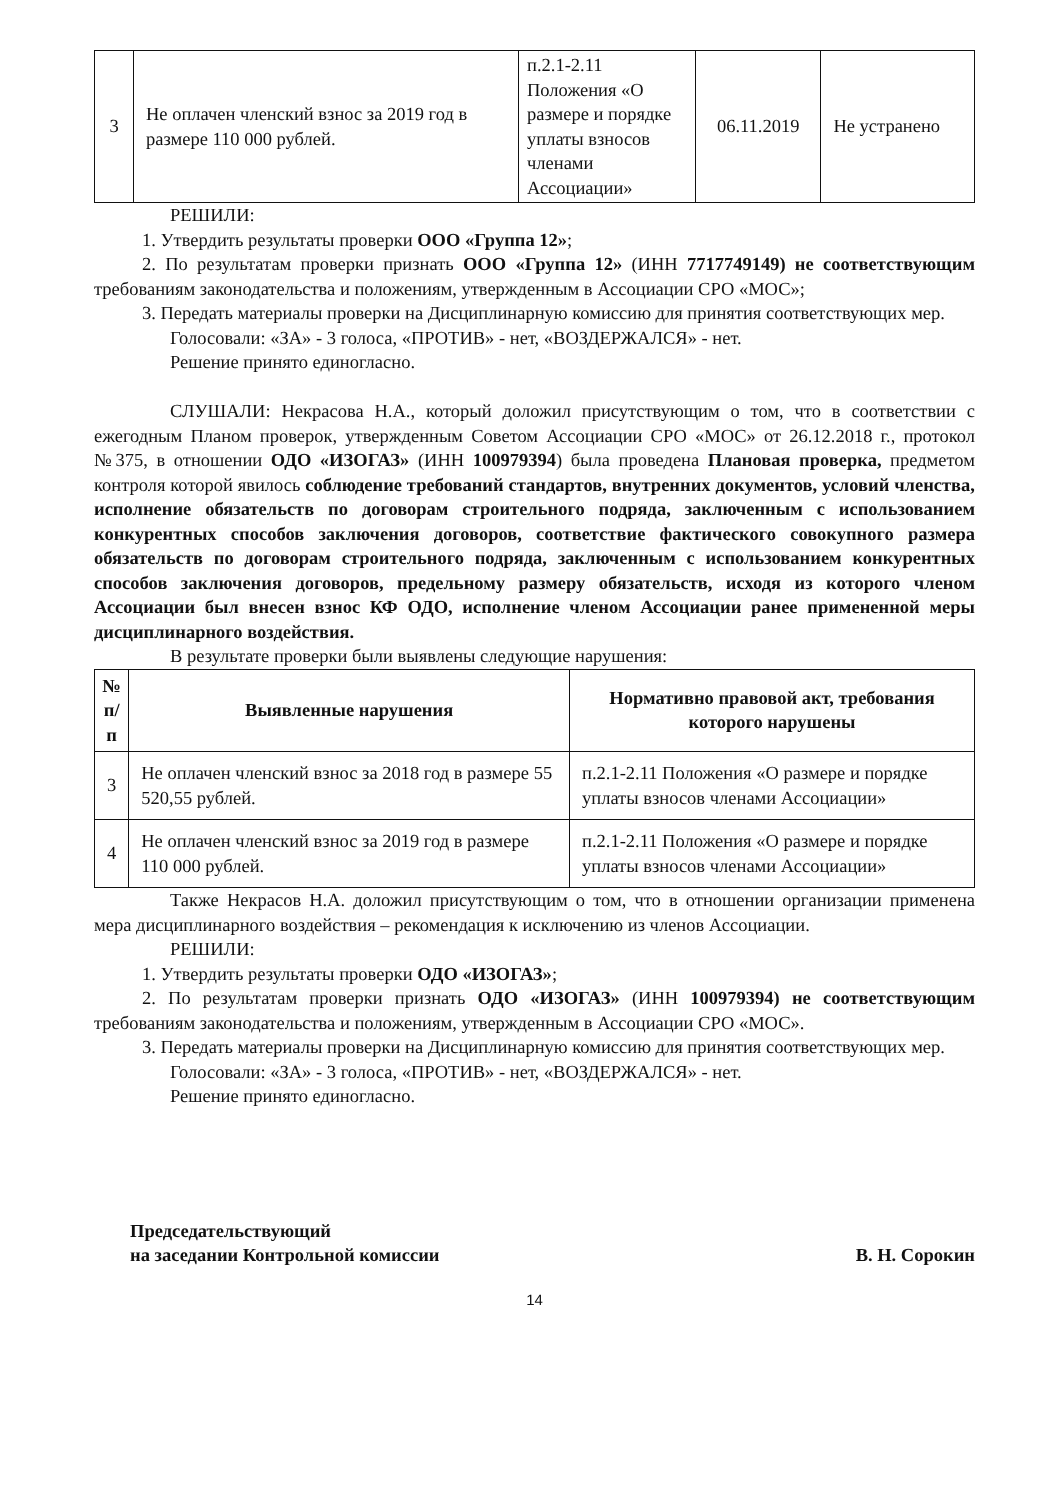| 3 | Не оплачен членский взнос за 2019 год в размере 110 000 рублей. | п.2.1-2.11 Положения «О размере и порядке уплаты взносов членами Ассоциации» | 06.11.2019 | Не устранено |
РЕШИЛИ:
1. Утвердить результаты проверки ООО «Группа 12»;
2. По результатам проверки признать ООО «Группа 12» (ИНН 7717749149) не соответствующим требованиям законодательства и положениям, утвержденным в Ассоциации СРО «МОС»;
3. Передать материалы проверки на Дисциплинарную комиссию для принятия соответствующих мер.
Голосовали: «ЗА» - 3 голоса, «ПРОТИВ» - нет, «ВОЗДЕРЖАЛСЯ» - нет.
Решение принято единогласно.
СЛУШАЛИ: Некрасова Н.А., который доложил присутствующим о том, что в соответствии с ежегодным Планом проверок, утвержденным Советом Ассоциации СРО «МОС» от 26.12.2018 г., протокол №375, в отношении ОДО «ИЗОГАЗ» (ИНН 100979394) была проведена Плановая проверка, предметом контроля которой явилось соблюдение требований стандартов, внутренних документов, условий членства, исполнение обязательств по договорам строительного подряда, заключенным с использованием конкурентных способов заключения договоров, соответствие фактического совокупного размера обязательств по договорам строительного подряда, заключенным с использованием конкурентных способов заключения договоров, предельному размеру обязательств, исходя из которого членом Ассоциации был внесен взнос КФ ОДО, исполнение членом Ассоциации ранее примененной меры дисциплинарного воздействия.
В результате проверки были выявлены следующие нарушения:
| № п/п | Выявленные нарушения | Нормативно правовой акт, требования которого нарушены |
| --- | --- | --- |
| 3 | Не оплачен членский взнос за 2018 год в размере 55 520,55 рублей. | п.2.1-2.11 Положения «О размере и порядке уплаты взносов членами Ассоциации» |
| 4 | Не оплачен членский взнос за 2019 год в размере 110 000 рублей. | п.2.1-2.11 Положения «О размере и порядке уплаты взносов членами Ассоциации» |
Также Некрасов Н.А. доложил присутствующим о том, что в отношении организации применена мера дисциплинарного воздействия – рекомендация к исключению из членов Ассоциации.
РЕШИЛИ:
1. Утвердить результаты проверки ОДО «ИЗОГАЗ»;
2. По результатам проверки признать ОДО «ИЗОГАЗ» (ИНН 100979394) не соответствующим требованиям законодательства и положениям, утвержденным в Ассоциации СРО «МОС».
3. Передать материалы проверки на Дисциплинарную комиссию для принятия соответствующих мер.
Голосовали: «ЗА» - 3 голоса, «ПРОТИВ» - нет, «ВОЗДЕРЖАЛСЯ» - нет.
Решение принято единогласно.
Председательствующий
на заседании Контрольной комиссии
В. Н. Сорокин
14